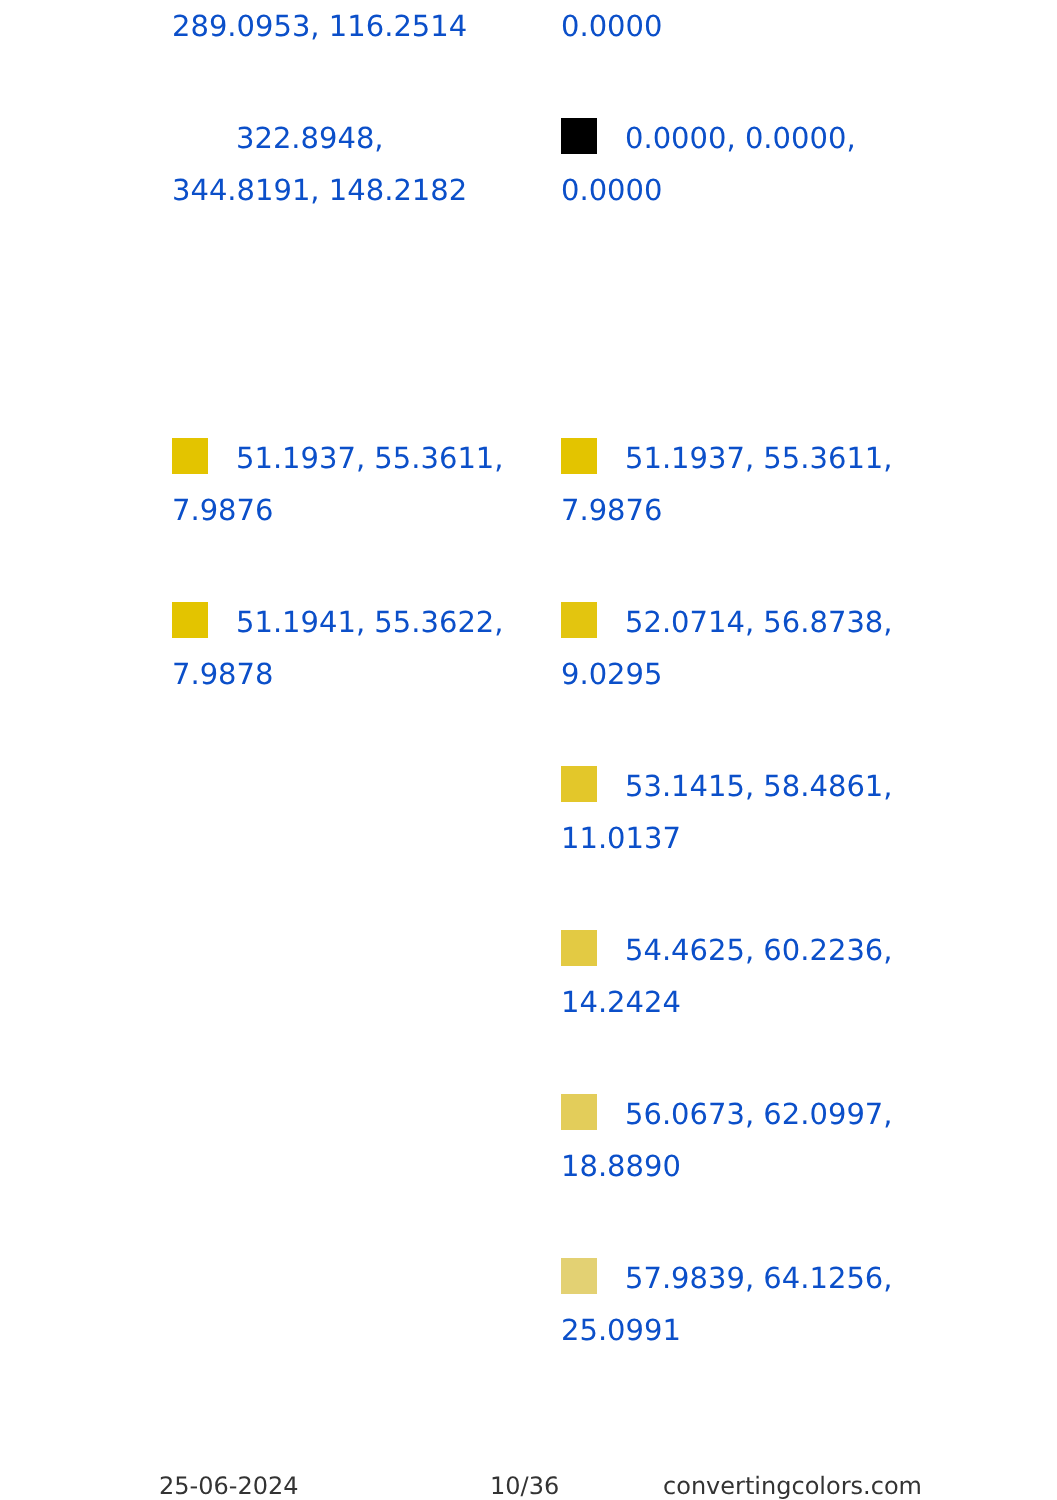289.0953, 116.2514 0.0000
322.8948, 344.8191, 148.2182
0.0000, 0.0000, 0.0000
51.1937, 55.3611, 7.9876
51.1937, 55.3611, 7.9876
51.1941, 55.3622, 7.9878
52.0714, 56.8738, 9.0295
53.1415, 58.4861, 11.0137
54.4625, 60.2236, 14.2424
56.0673, 62.0997, 18.8890
57.9839, 64.1256, 25.0991
25-06-2024 10/36 convertingcolors.com